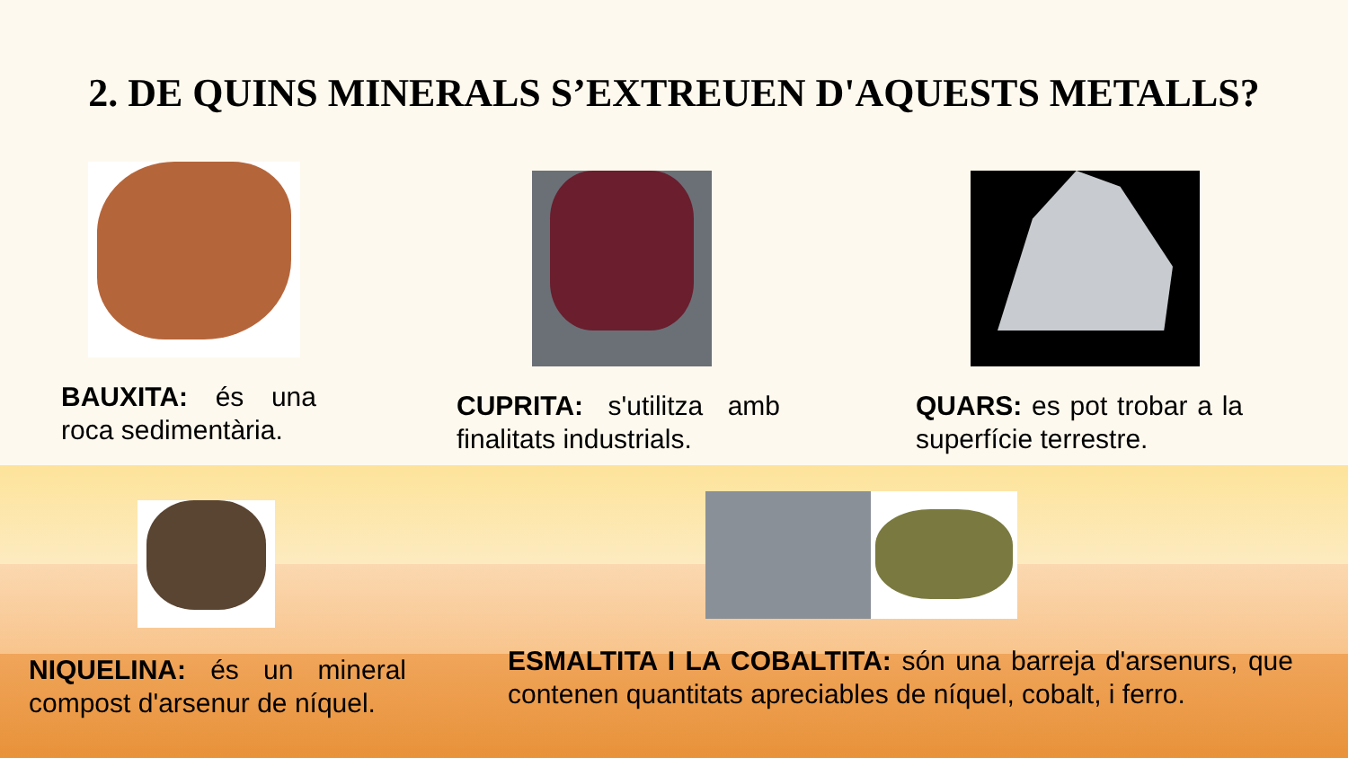2. DE QUINS MINERALS S’EXTREUEN D'AQUESTS METALLS?
BAUXITA: és una roca sedimentària. CUPRITA: s'utilitza amb finalitats industrials. QUARS: es pot trobar a la superfície terrestre.
NIQUELINA: és un mineral compost d'arsenur de níquel. ESMALTITA I LA COBALTITA: són una barreja d'arsenurs, que contenen quantitats apreciables de níquel, cobalt, i ferro.